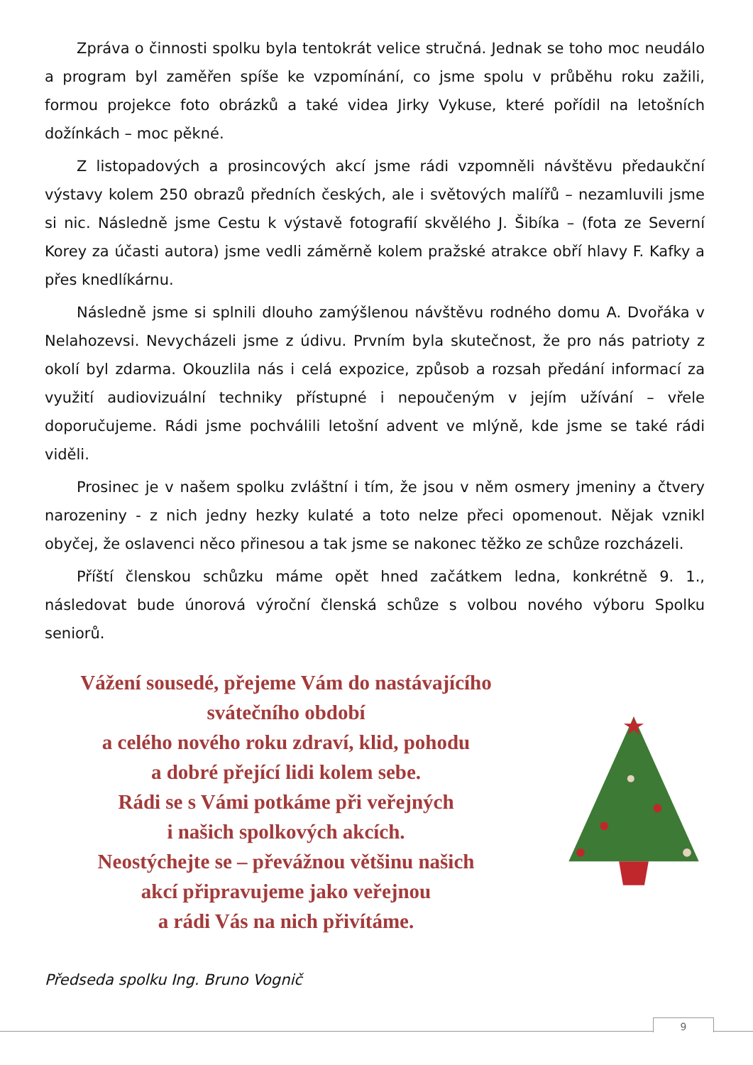Zpráva o činnosti spolku byla tentokrát velice stručná. Jednak se toho moc neudálo a program byl zaměřen spíše ke vzpomínání, co jsme spolu v průběhu roku zažili, formou projekce foto obrázků a také videa Jirky Vykuse, které pořídil na letošních dožínkách – moc pěkné.
Z listopadových a prosincových akcí jsme rádi vzpomněli návštěvu předaukční výstavy kolem 250 obrazů předních českých, ale i světových malířů – nezamluvili jsme si nic. Následně jsme Cestu k výstavě fotografií skvělého J. Šibíka – (fota ze Severní Korey za účasti autora) jsme vedli záměrně kolem pražské atrakce obří hlavy F. Kafky a přes knedlíkárnu.
Následně jsme si splnili dlouho zamýšlenou návštěvu rodného domu A. Dvořáka v Nelahozevsi. Nevycházeli jsme z údivu. Prvním byla skutečnost, že pro nás patrioty z okolí byl zdarma. Okouzlila nás i celá expozice, způsob a rozsah předání informací za využití audiovizuální techniky přístupné i nepoučeným v jejím užívání – vřele doporučujeme. Rádi jsme pochválili letošní advent ve mlýně, kde jsme se také rádi viděli.
Prosinec je v našem spolku zvláštní i tím, že jsou v něm osmery jmeniny a čtvery narozeniny - z nich jedny hezky kulaté a toto nelze přeci opomenout. Nějak vznikl obyčej, že oslavenci něco přinesou a tak jsme se nakonec těžko ze schůze rozcházeli.
Příští členskou schůzku máme opět hned začátkem ledna, konkrétně 9. 1., následovat bude únorová výroční členská schůze s volbou nového výboru Spolku seniorů.
Vážení sousedé, přejeme Vám do nastávajícího
svátečního období
a celého nového roku zdraví, klid, pohodu
a dobré přející lidi kolem sebe.
Rádi se s Vámi potkáme při veřejných
i našich spolkových akcích.
Neostýchejte se – převážnou většinu našich
akcí připravujeme jako veřejnou
a rádi Vás na nich přivítáme.
Předseda spolku Ing. Bruno Vognič
9